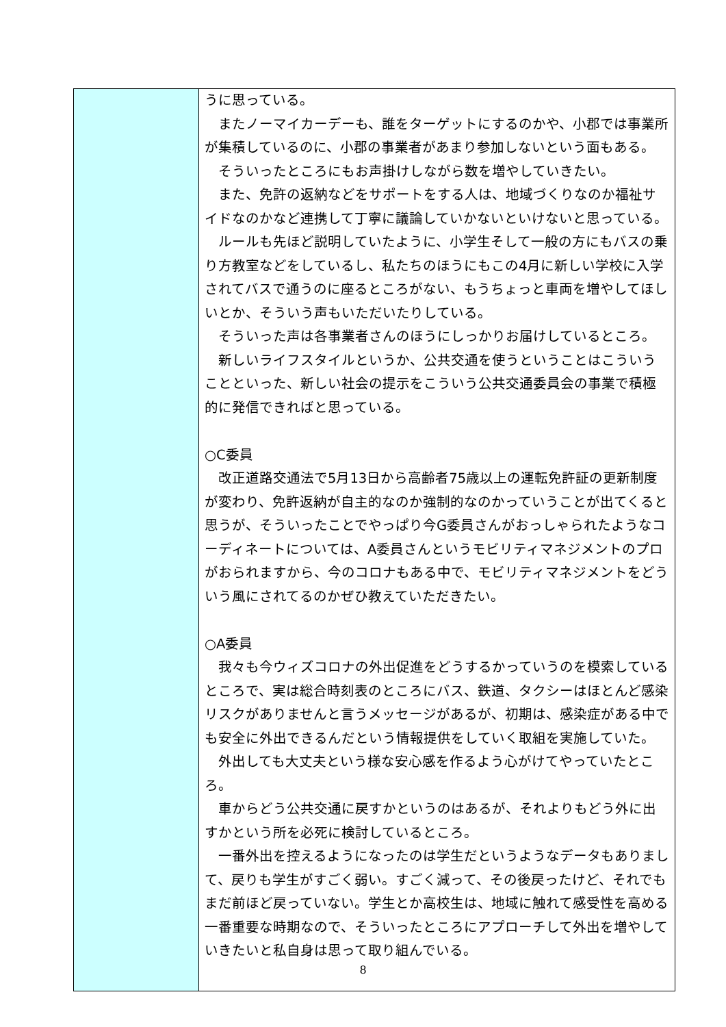| | うに思っている。 またノーマイカーデーも、誰をターゲットにするのかや、小郡では事業所が集積しているのに、小郡の事業者があまり参加しないという面もある。 そういったところにもお声掛けしながら数を増やしていきたい。 また、免許の返納などをサポートをする人は、地域づくりなのか福祉サイドなのかなど連携して丁寧に議論していかないといけないと思っている。 ルールも先ほど説明していたように、小学生そして一般の方にもバスの乗り方教室などをしているし、私たちのほうにもこの4月に新しい学校に入学されてバスで通うのに座るところがない、もうちょっと車両を増やしてほしいとか、そういう声もいただいたりしている。 そういった声は各事業者さんのほうにしっかりお届けしているところ。 新しいライフスタイルというか、公共交通を使うということはこういうことといった、新しい社会の提示をこういう公共交通委員会の事業で積極的に発信できればと思っている。 ○C委員 改正道路交通法で5月13日から高齢者75歳以上の運転免許証の更新制度が変わり、免許返納が自主的なのか強制的なのかっていうことが出てくると思うが、そういったことでやっぱり今G委員さんがおっしゃられたようなコーディネートについては、A委員さんというモビリティマネジメントのプロがおられますから、今のコロナもある中で、モビリティマネジメントをどういう風にされてるのかぜひ教えていただきたい。 ○A委員 我々も今ウィズコロナの外出促進をどうするかっていうのを模索しているところで、実は総合時刻表のところにバス、鉄道、タクシーはほとんど感染リスクがありませんと言うメッセージがあるが、初期は、感染症がある中でも安全に外出できるんだという情報提供をしていく取組を実施していた。 外出しても大丈夫という様な安心感を作るよう心がけてやっていたところ。 車からどう公共交通に戻すかというのはあるが、それよりもどう外に出すかという所を必死に検討しているところ。 一番外出を控えるようになったのは学生だというようなデータもありまして、戻りも学生がすごく弱い。すごく減って、その後戻ったけど、それでもまだ前ほど戻っていない。学生とか高校生は、地域に触れて感受性を高める一番重要な時期なので、そういったところにアプローチして外出を増やしていきたいと私自身は思って取り組んでいる。 |
8